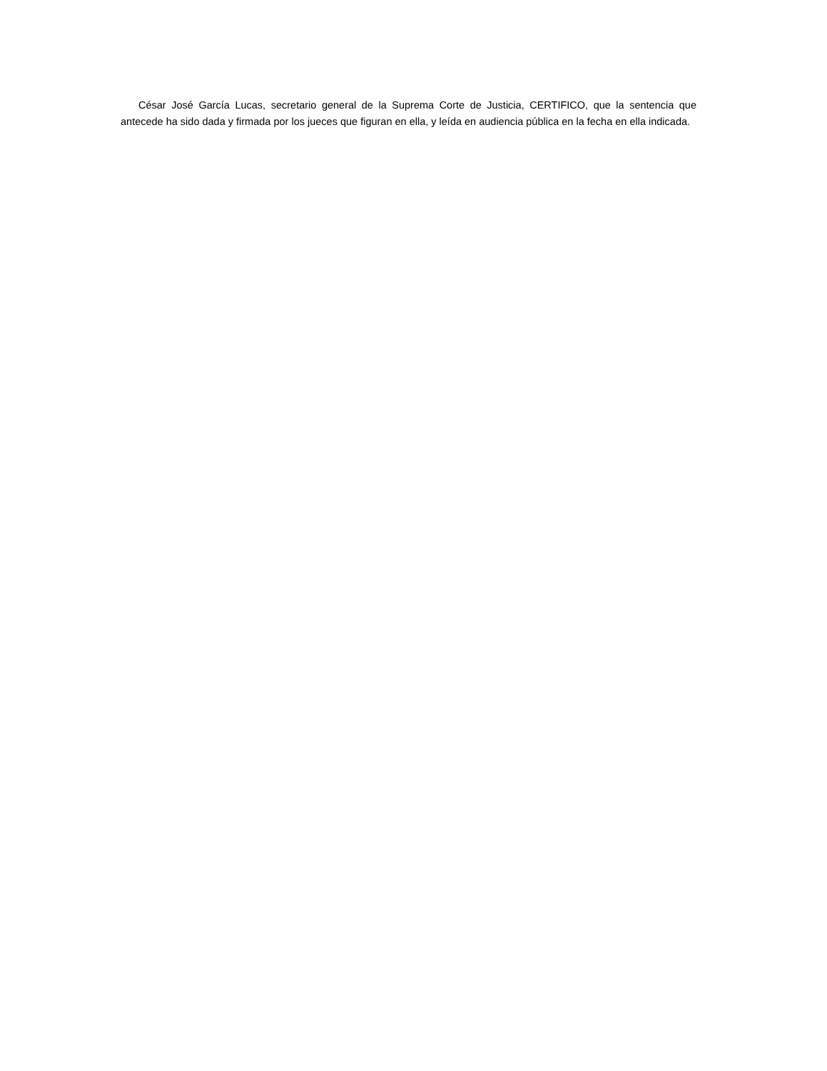César José García Lucas, secretario general de la Suprema Corte de Justicia, CERTIFICO, que la sentencia que antecede ha sido dada y firmada por los jueces que figuran en ella, y leída en audiencia pública en la fecha en ella indicada.